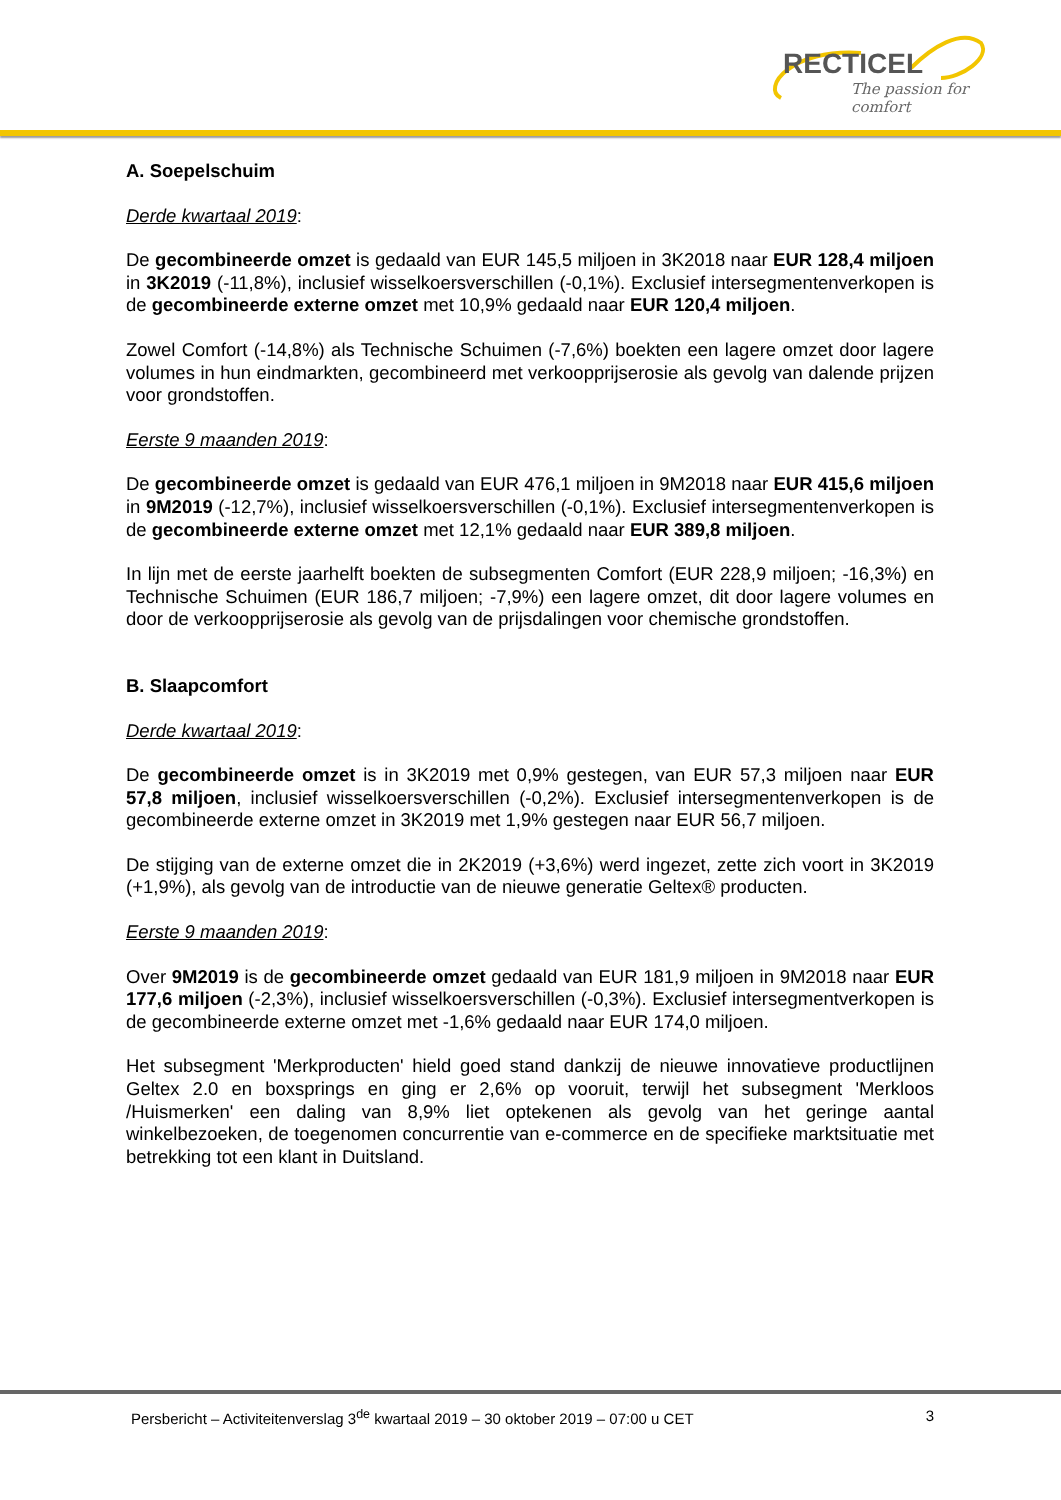RECTICEL
The passion for comfort
A. Soepelschuim
Derde kwartaal 2019:
De gecombineerde omzet is gedaald van EUR 145,5 miljoen in 3K2018 naar EUR 128,4 miljoen in 3K2019 (-11,8%), inclusief wisselkoersverschillen (-0,1%). Exclusief intersegmentenverkopen is de gecombineerde externe omzet met 10,9% gedaald naar EUR 120,4 miljoen.
Zowel Comfort (-14,8%) als Technische Schuimen (-7,6%) boekten een lagere omzet door lagere volumes in hun eindmarkten, gecombineerd met verkoopprijserosie als gevolg van dalende prijzen voor grondstoffen.
Eerste 9 maanden 2019:
De gecombineerde omzet is gedaald van EUR 476,1 miljoen in 9M2018 naar EUR 415,6 miljoen in 9M2019 (-12,7%), inclusief wisselkoersverschillen (-0,1%). Exclusief intersegmentenverkopen is de gecombineerde externe omzet met 12,1% gedaald naar EUR 389,8 miljoen.
In lijn met de eerste jaarhelft boekten de subsegmenten Comfort (EUR 228,9 miljoen; -16,3%) en Technische Schuimen (EUR 186,7 miljoen; -7,9%) een lagere omzet, dit door lagere volumes en door de verkoopprijserosie als gevolg van de prijsdalingen voor chemische grondstoffen.
B. Slaapcomfort
Derde kwartaal 2019:
De gecombineerde omzet is in 3K2019 met 0,9% gestegen, van EUR 57,3 miljoen naar EUR 57,8 miljoen, inclusief wisselkoersverschillen (-0,2%). Exclusief intersegmentenverkopen is de gecombineerde externe omzet in 3K2019 met 1,9% gestegen naar EUR 56,7 miljoen.
De stijging van de externe omzet die in 2K2019 (+3,6%) werd ingezet, zette zich voort in 3K2019 (+1,9%), als gevolg van de introductie van de nieuwe generatie Geltex® producten.
Eerste 9 maanden 2019:
Over 9M2019 is de gecombineerde omzet gedaald van EUR 181,9 miljoen in 9M2018 naar EUR 177,6 miljoen (-2,3%), inclusief wisselkoersverschillen (-0,3%). Exclusief intersegmentverkopen is de gecombineerde externe omzet met -1,6% gedaald naar EUR 174,0 miljoen.
Het subsegment 'Merkproducten' hield goed stand dankzij de nieuwe innovatieve productlijnen Geltex 2.0 en boxsprings en ging er 2,6% op vooruit, terwijl het subsegment 'Merkloos /Huismerken' een daling van 8,9% liet optekenen als gevolg van het geringe aantal winkelbezoeken, de toegenomen concurrentie van e-commerce en de specifieke marktsituatie met betrekking tot een klant in Duitsland.
Persbericht – Activiteitenverslag 3<sup>de</sup> kwartaal 2019 – 30 oktober 2019 – 07:00 u CET 3